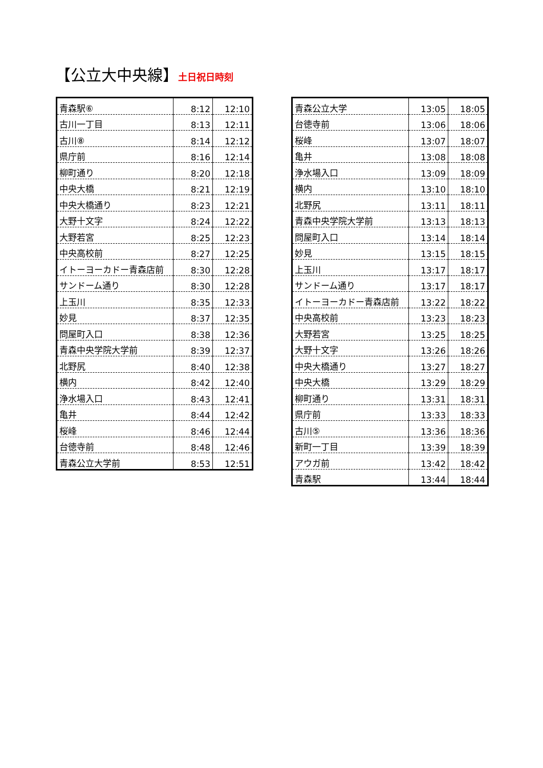【公立大中央線】土日祝日時刻
| 青森駅⑥ | 8:12 | 12:10 |
| 古川一丁目 | 8:13 | 12:11 |
| 古川⑧ | 8:14 | 12:12 |
| 県庁前 | 8:16 | 12:14 |
| 柳町通り | 8:20 | 12:18 |
| 中央大橋 | 8:21 | 12:19 |
| 中央大橋通り | 8:23 | 12:21 |
| 大野十文字 | 8:24 | 12:22 |
| 大野若宮 | 8:25 | 12:23 |
| 中央高校前 | 8:27 | 12:25 |
| イトーヨーカドー青森店前 | 8:30 | 12:28 |
| サンドーム通り | 8:30 | 12:28 |
| 上玉川 | 8:35 | 12:33 |
| 妙見 | 8:37 | 12:35 |
| 問屋町入口 | 8:38 | 12:36 |
| 青森中央学院大学前 | 8:39 | 12:37 |
| 北野尻 | 8:40 | 12:38 |
| 横内 | 8:42 | 12:40 |
| 浄水場入口 | 8:43 | 12:41 |
| 亀井 | 8:44 | 12:42 |
| 桜峰 | 8:46 | 12:44 |
| 台徳寺前 | 8:48 | 12:46 |
| 青森公立大学前 | 8:53 | 12:51 |
| 青森公立大学 | 13:05 | 18:05 |
| 台徳寺前 | 13:06 | 18:06 |
| 桜峰 | 13:07 | 18:07 |
| 亀井 | 13:08 | 18:08 |
| 浄水場入口 | 13:09 | 18:09 |
| 横内 | 13:10 | 18:10 |
| 北野尻 | 13:11 | 18:11 |
| 青森中央学院大学前 | 13:13 | 18:13 |
| 問屋町入口 | 13:14 | 18:14 |
| 妙見 | 13:15 | 18:15 |
| 上玉川 | 13:17 | 18:17 |
| サンドーム通り | 13:17 | 18:17 |
| イトーヨーカドー青森店前 | 13:22 | 18:22 |
| 中央高校前 | 13:23 | 18:23 |
| 大野若宮 | 13:25 | 18:25 |
| 大野十文字 | 13:26 | 18:26 |
| 中央大橋通り | 13:27 | 18:27 |
| 中央大橋 | 13:29 | 18:29 |
| 柳町通り | 13:31 | 18:31 |
| 県庁前 | 13:33 | 18:33 |
| 古川⑤ | 13:36 | 18:36 |
| 新町一丁目 | 13:39 | 18:39 |
| アウガ前 | 13:42 | 18:42 |
| 青森駅 | 13:44 | 18:44 |